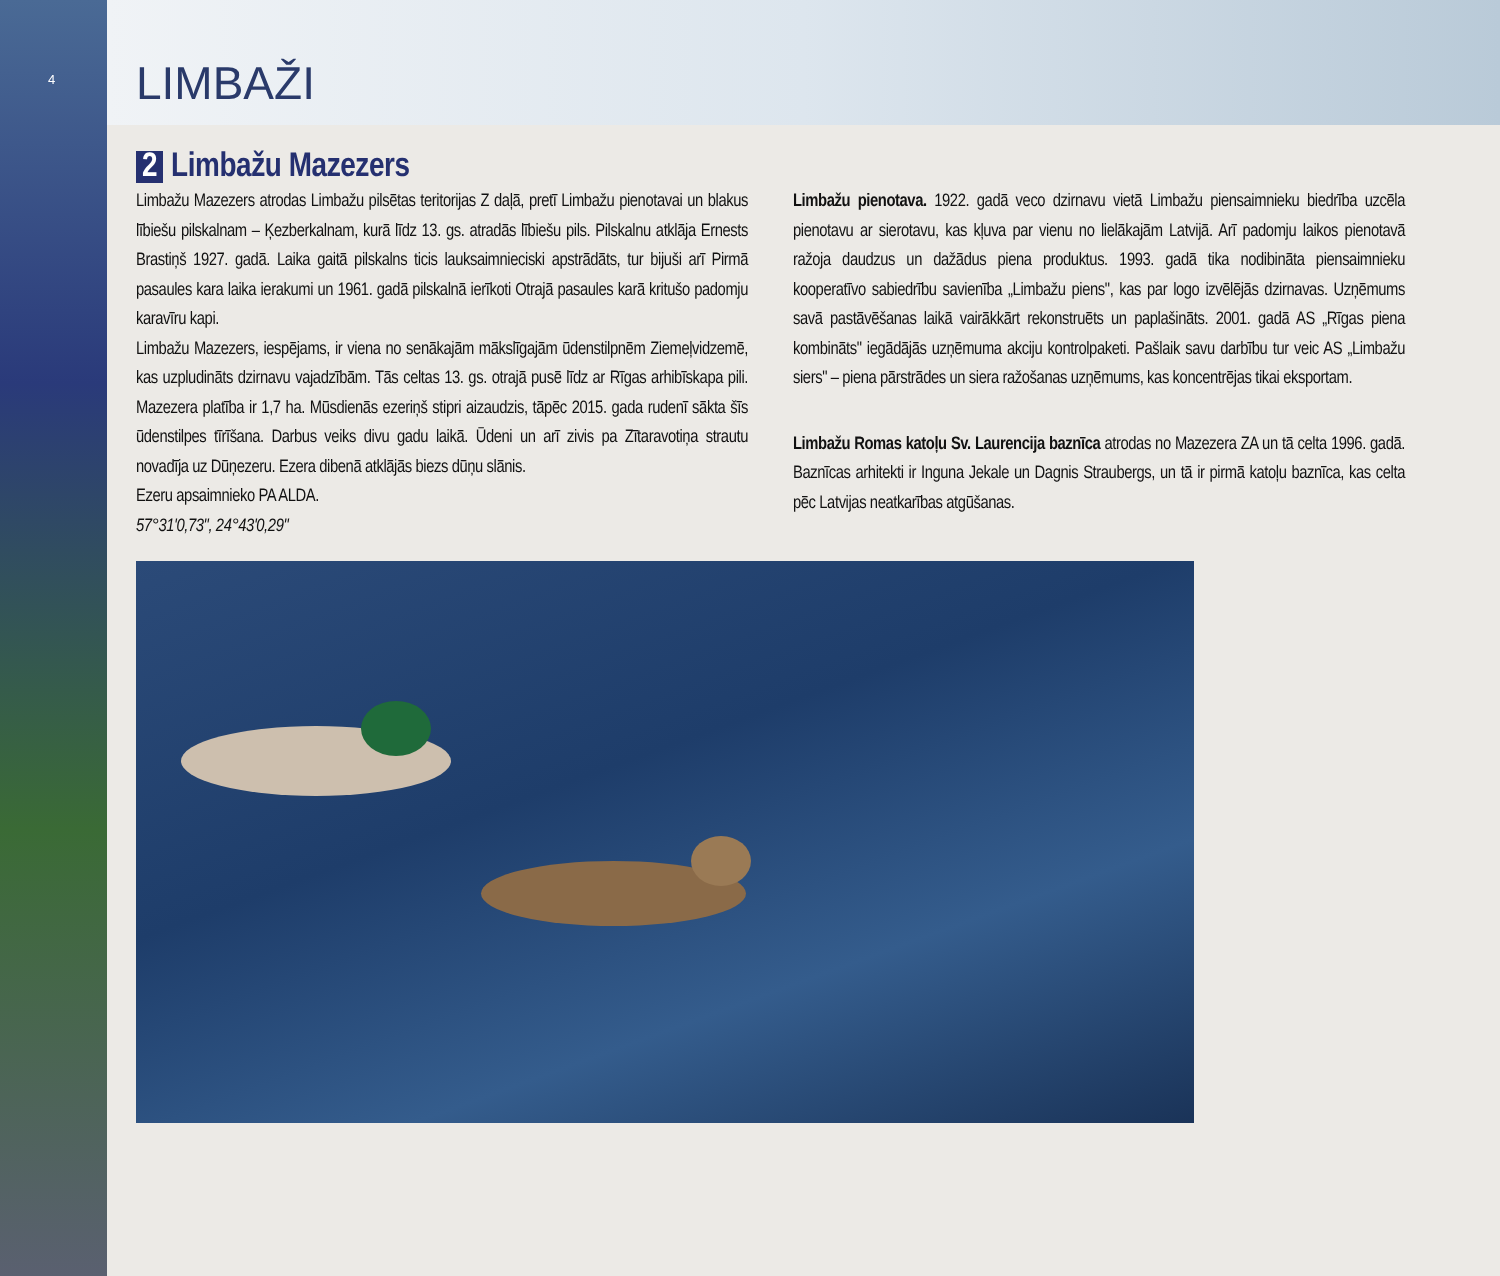4
LIMBAŽI
2 Limbažu Mazezers
Limbažu Mazezers atrodas Limbažu pilsētas teritorijas Z daļā, pretī Limbažu pienotavai un blakus lībiešu pilskalnam – Ķezberkalnam, kurā līdz 13. gs. atradās lībiešu pils. Pilskalnu atklāja Ernests Brastiņš 1927. gadā. Laika gaitā pilskalns ticis lauksaimnieciski apstrādāts, tur bijuši arī Pirmā pasaules kara laika ierakumi un 1961. gadā pilskalnā ierīkoti Otrajā pasaules karā kritušo padomju karavīru kapi.
Limbažu Mazezers, iespējams, ir viena no senākajām mākslīgajām ūdenstilpnēm Ziemeļvidzemē, kas uzpludināts dzirnavu vajadzībām. Tās celtas 13. gs. otrajā pusē līdz ar Rīgas arhibīskapa pili. Mazezera platība ir 1,7 ha. Mūsdienās ezeriņš stipri aizaudzis, tāpēc 2015. gada rudenī sākta šīs ūdenstilpes tīrīšana. Darbus veiks divu gadu laikā. Ūdeni un arī zivis pa Zītaravotiņa strautu novadīja uz Dūņezeru. Ezera dibenā atklājās biezs dūņu slānis.
Ezeru apsaimnieko PA ALDA.
57°31'0,73", 24°43'0,29"
Limbažu pienotava. 1922. gadā veco dzirnavu vietā Limbažu piensaimnieku biedrība uzcēla pienotavu ar sierotavu, kas kļuva par vienu no lielākajām Latvijā. Arī padomju laikos pienotavā ražoja daudzus un dažādus piena produktus. 1993. gadā tika nodibināta piensaimnieku kooperatīvo sabiedrību savienība „Limbažu piens", kas par logo izvēlējās dzirnavas. Uzņēmums savā pastāvēšanas laikā vairākkārt rekonstruēts un paplašināts. 2001. gadā AS „Rīgas piena kombināts" iegādājās uzņēmuma akciju kontrolpaketi. Pašlaik savu darbību tur veic AS „Limbažu siers" – piena pārstrādes un siera ražošanas uzņēmums, kas koncentrējas tikai eksportam.
Limbažu Romas katoļu Sv. Laurencija baznīca atrodas no Mazezera ZA un tā celta 1996. gadā. Baznīcas arhitekti ir Inguna Jekale un Dagnis Straubergs, un tā ir pirmā katoļu baznīca, kas celta pēc Latvijas neatkarības atgūšanas.